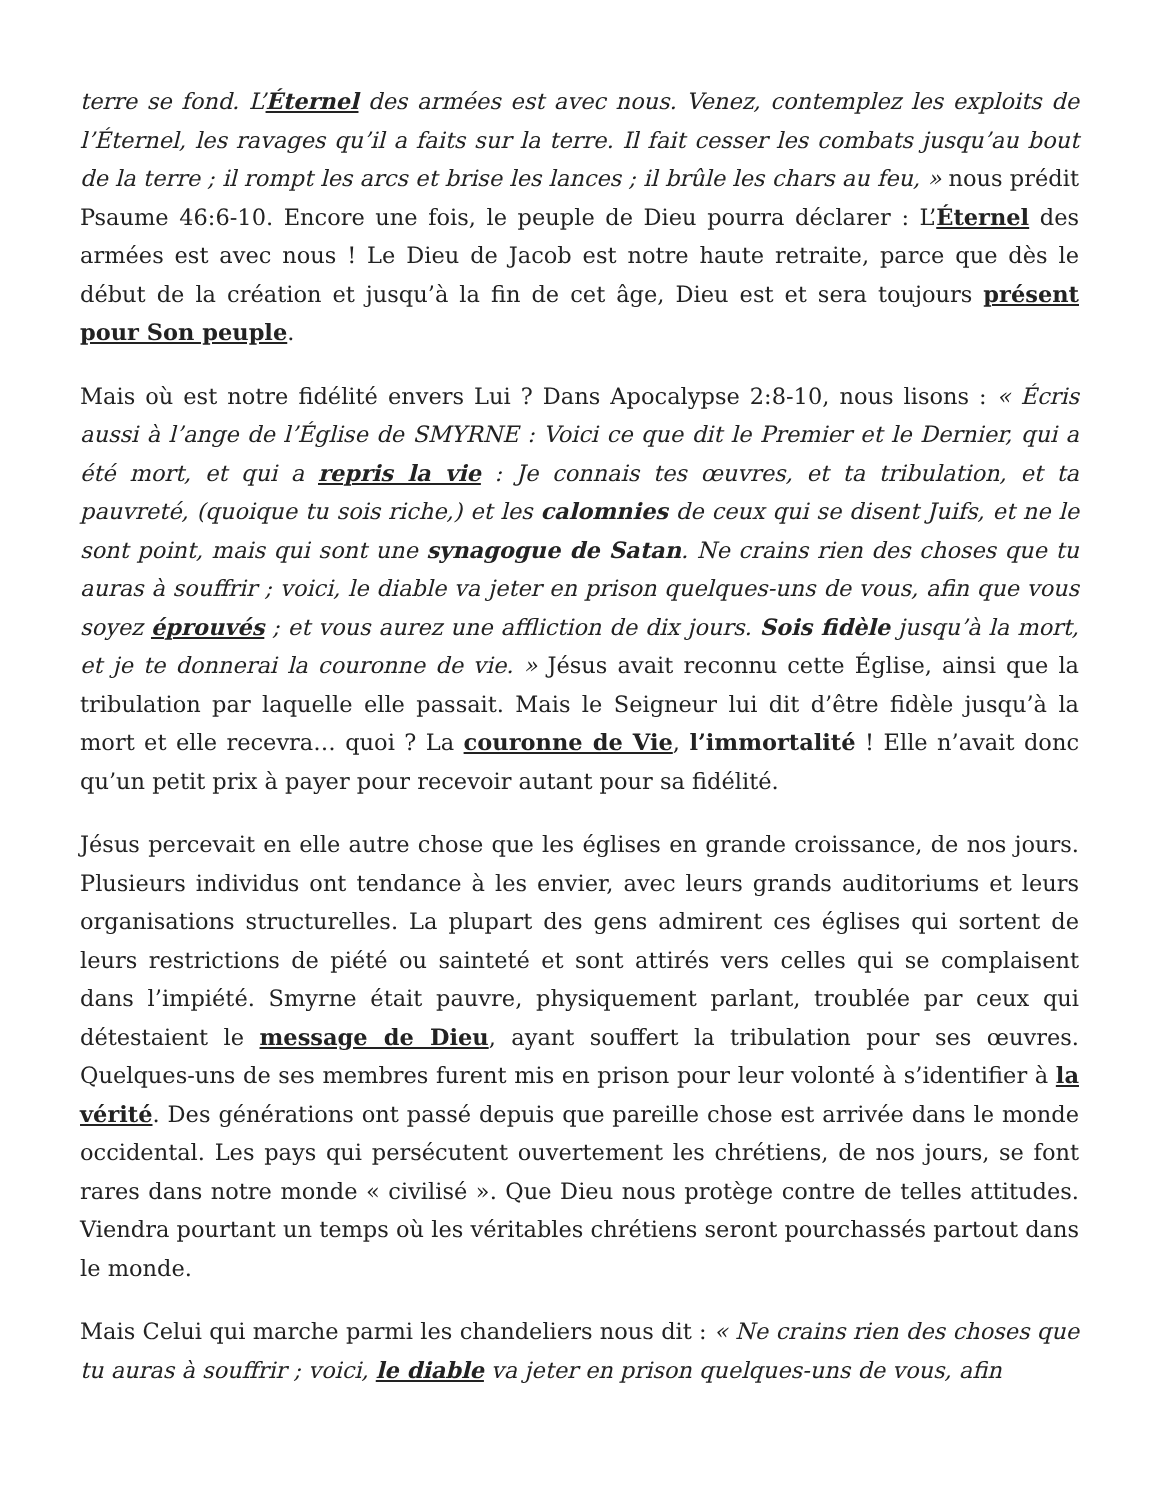terre se fond. L’Éternel des armées est avec nous. Venez, contemplez les exploits de l’Éternel, les ravages qu’il a faits sur la terre. Il fait cesser les combats jusqu’au bout de la terre ; il rompt les arcs et brise les lances ; il brûle les chars au feu, » nous prédit Psaume 46:6-10. Encore une fois, le peuple de Dieu pourra déclarer : L’Éternel des armées est avec nous ! Le Dieu de Jacob est notre haute retraite, parce que dès le début de la création et jusqu’à la fin de cet âge, Dieu est et sera toujours présent pour Son peuple.
Mais où est notre fidélité envers Lui ? Dans Apocalypse 2:8-10, nous lisons : « Écris aussi à l’ange de l’Église de SMYRNE : Voici ce que dit le Premier et le Dernier, qui a été mort, et qui a repris la vie : Je connais tes œuvres, et ta tribulation, et ta pauvreté, (quoique tu sois riche,) et les calomnies de ceux qui se disent Juifs, et ne le sont point, mais qui sont une synagogue de Satan. Ne crains rien des choses que tu auras à souffrir ; voici, le diable va jeter en prison quelques-uns de vous, afin que vous soyez éprouvés ; et vous aurez une affliction de dix jours. Sois fidèle jusqu’à la mort, et je te donnerai la couronne de vie. » Jésus avait reconnu cette Église, ainsi que la tribulation par laquelle elle passait. Mais le Seigneur lui dit d’être fidèle jusqu’à la mort et elle recevra… quoi ? La couronne de Vie, l’immortalité ! Elle n’avait donc qu’un petit prix à payer pour recevoir autant pour sa fidélité.
Jésus percevait en elle autre chose que les églises en grande croissance, de nos jours. Plusieurs individus ont tendance à les envier, avec leurs grands auditoriums et leurs organisations structurelles. La plupart des gens admirent ces églises qui sortent de leurs restrictions de piété ou sainteté et sont attirés vers celles qui se complaisent dans l’impiété. Smyrne était pauvre, physiquement parlant, troublée par ceux qui détestaient le message de Dieu, ayant souffert la tribulation pour ses œuvres. Quelques-uns de ses membres furent mis en prison pour leur volonté à s’identifier à la vérité. Des générations ont passé depuis que pareille chose est arrivée dans le monde occidental. Les pays qui persécutent ouvertement les chrétiens, de nos jours, se font rares dans notre monde « civilisé ». Que Dieu nous protège contre de telles attitudes. Viendra pourtant un temps où les véritables chrétiens seront pourchassés partout dans le monde.
Mais Celui qui marche parmi les chandeliers nous dit : « Ne crains rien des choses que tu auras à souffrir ; voici, le diable va jeter en prison quelques-uns de vous, afin